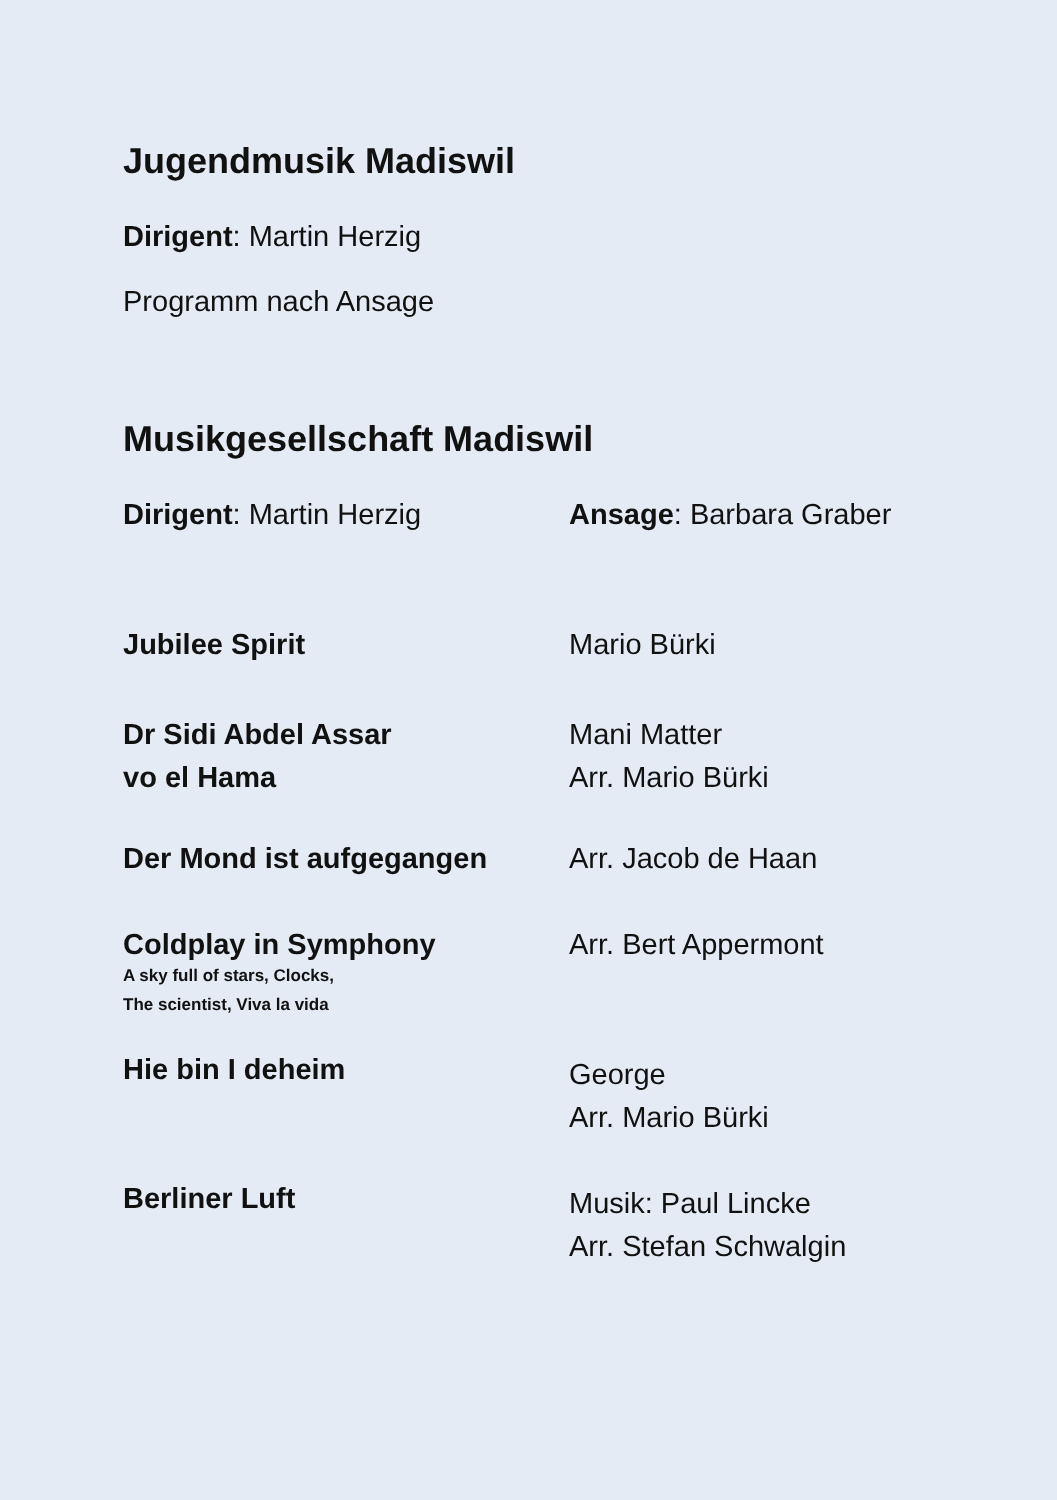Jugendmusik Madiswil
Dirigent: Martin Herzig
Programm nach Ansage
Musikgesellschaft Madiswil
Dirigent: Martin Herzig Ansage: Barbara Graber
Jubilee Spirit Mario Bürki
Dr Sidi Abdel Assar
vo el Hama
Mani Matter
Arr. Mario Bürki
Der Mond ist aufgegangen Arr. Jacob de Haan
Coldplay in Symphony
A sky full of stars, Clocks,
The scientist, Viva la vida
Arr. Bert Appermont
Hie bin I deheim
George
Arr. Mario Bürki
Berliner Luft
Musik: Paul Lincke
Arr. Stefan Schwalgin